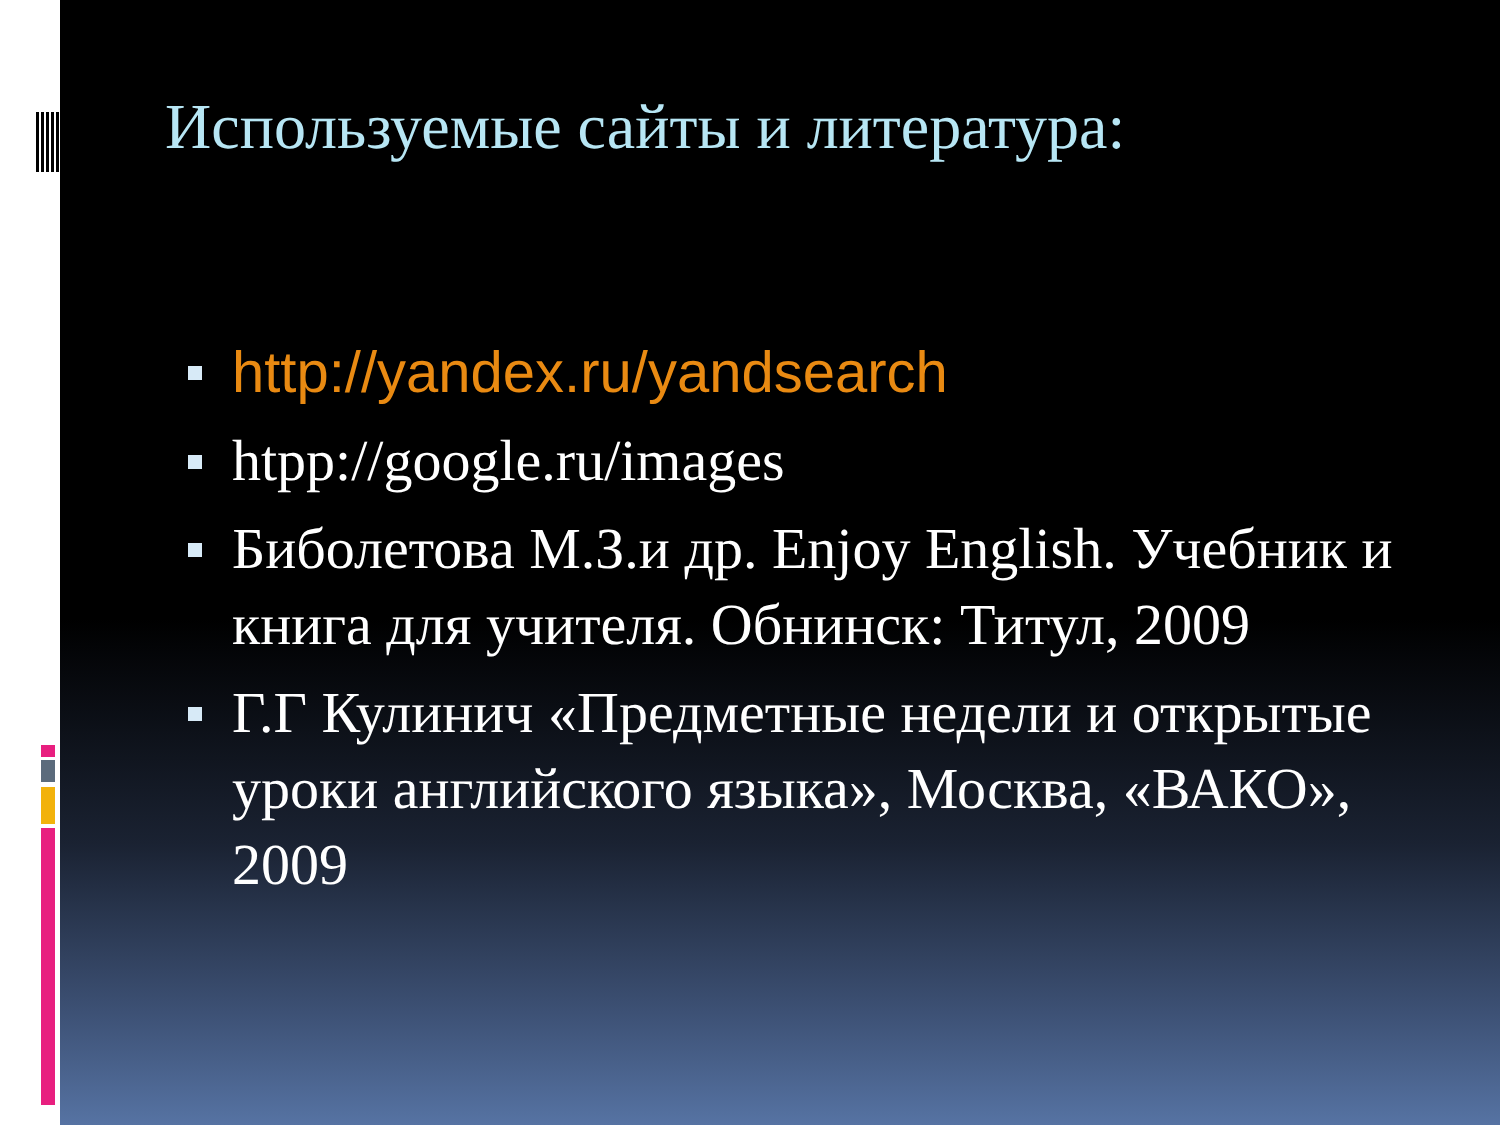Используемые сайты и литература:
http://yandex.ru/yandsearch
htpp://google.ru/images
Биболетова М.З.и др. Enjoy English. Учебник и книга для учителя. Обнинск: Титул, 2009
Г.Г Кулинич «Предметные недели и открытые уроки английского языка», Москва, «ВАКО», 2009